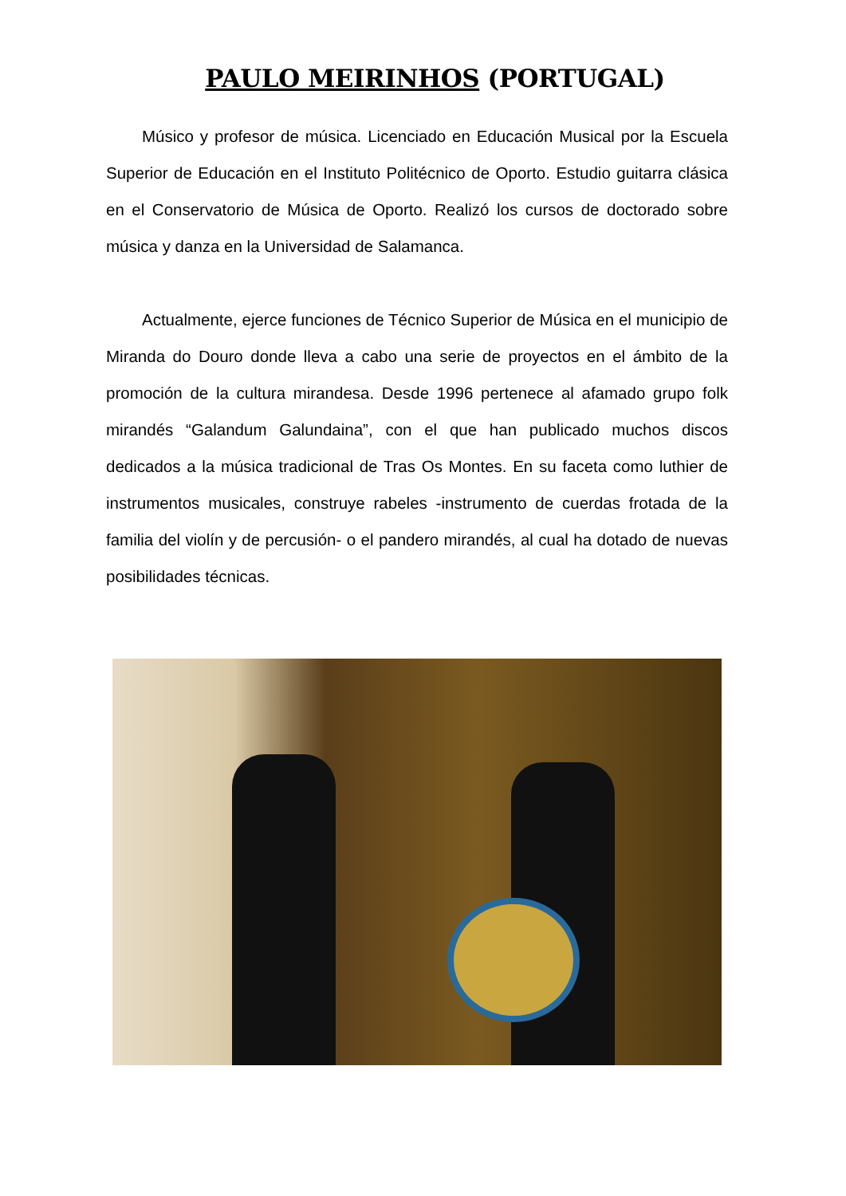PAULO MEIRINHOS (PORTUGAL)
Músico y profesor de música. Licenciado en Educación Musical por la Escuela Superior de Educación en el Instituto Politécnico de Oporto. Estudio guitarra clásica en el Conservatorio de Música de Oporto. Realizó los cursos de doctorado sobre música y danza en la Universidad de Salamanca.
Actualmente, ejerce funciones de Técnico Superior de Música en el municipio de Miranda do Douro donde lleva a cabo una serie de proyectos en el ámbito de la promoción de la cultura mirandesa. Desde 1996 pertenece al afamado grupo folk mirandés “Galandum Galundaina”, con el que han publicado muchos discos dedicados a la música tradicional de Tras Os Montes. En su faceta como luthier de instrumentos musicales, construye rabeles -instrumento de cuerdas frotada de la familia del violín y de percusión- o el pandero mirandés, al cual ha dotado de nuevas posibilidades técnicas.